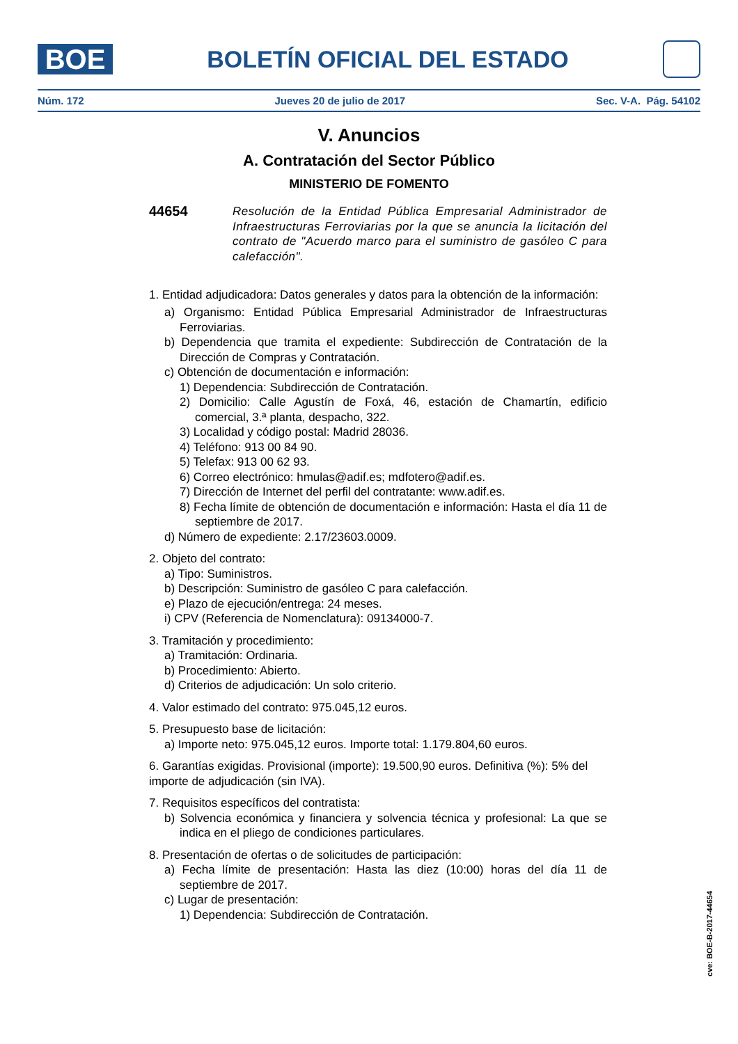BOE
BOLETÍN OFICIAL DEL ESTADO
Núm. 172 Jueves 20 de julio de 2017 Sec. V-A. Pág. 54102
V. Anuncios
A. Contratación del Sector Público
MINISTERIO DE FOMENTO
44654 Resolución de la Entidad Pública Empresarial Administrador de Infraestructuras Ferroviarias por la que se anuncia la licitación del contrato de "Acuerdo marco para el suministro de gasóleo C para calefacción".
1. Entidad adjudicadora: Datos generales y datos para la obtención de la información:
a) Organismo: Entidad Pública Empresarial Administrador de Infraestructuras Ferroviarias.
b) Dependencia que tramita el expediente: Subdirección de Contratación de la Dirección de Compras y Contratación.
c) Obtención de documentación e información:
1) Dependencia: Subdirección de Contratación.
2) Domicilio: Calle Agustín de Foxá, 46, estación de Chamartín, edificio comercial, 3.ª planta, despacho, 322.
3) Localidad y código postal: Madrid 28036.
4) Teléfono: 913 00 84 90.
5) Telefax: 913 00 62 93.
6) Correo electrónico: hmulas@adif.es; mdfotero@adif.es.
7) Dirección de Internet del perfil del contratante: www.adif.es.
8) Fecha límite de obtención de documentación e información: Hasta el día 11 de septiembre de 2017.
d) Número de expediente: 2.17/23603.0009.
2. Objeto del contrato:
a) Tipo: Suministros.
b) Descripción: Suministro de gasóleo C para calefacción.
e) Plazo de ejecución/entrega: 24 meses.
i) CPV (Referencia de Nomenclatura): 09134000-7.
3. Tramitación y procedimiento:
a) Tramitación: Ordinaria.
b) Procedimiento: Abierto.
d) Criterios de adjudicación: Un solo criterio.
4. Valor estimado del contrato: 975.045,12 euros.
5. Presupuesto base de licitación:
a) Importe neto: 975.045,12 euros. Importe total: 1.179.804,60 euros.
6. Garantías exigidas. Provisional (importe): 19.500,90 euros. Definitiva (%): 5% del importe de adjudicación (sin IVA).
7. Requisitos específicos del contratista:
b) Solvencia económica y financiera y solvencia técnica y profesional: La que se indica en el pliego de condiciones particulares.
8. Presentación de ofertas o de solicitudes de participación:
a) Fecha límite de presentación: Hasta las diez (10:00) horas del día 11 de septiembre de 2017.
c) Lugar de presentación:
1) Dependencia: Subdirección de Contratación.
cve: BOE-B-2017-44654